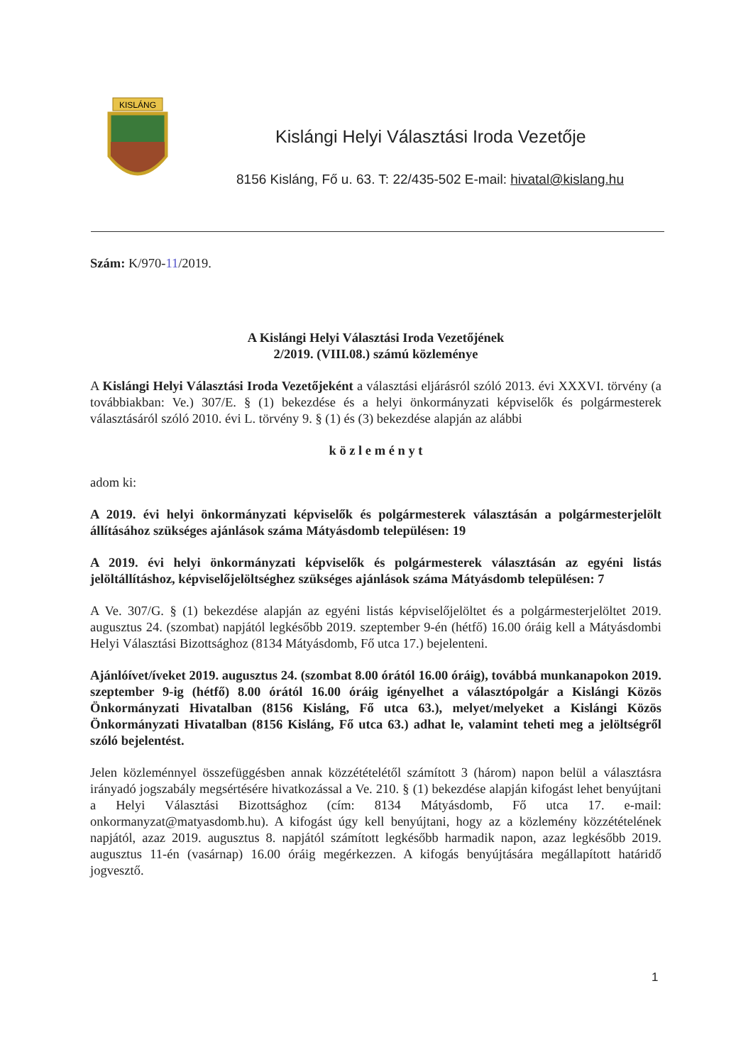KISLÁNG
Kislángi Helyi Választási Iroda Vezetője
8156 Kisláng, Fő u. 63. T: 22/435-502 E-mail: hivatal@kislang.hu
Szám: K/970-11/2019.
A Kislángi Helyi Választási Iroda Vezetőjének
2/2019. (VIII.08.) számú közleménye
A Kislángi Helyi Választási Iroda Vezetőjeként a választási eljárásról szóló 2013. évi XXXVI. törvény (a továbbiakban: Ve.) 307/E. § (1) bekezdése és a helyi önkormányzati képviselők és polgármesterek választásáról szóló 2010. évi L. törvény 9. § (1) és (3) bekezdése alapján az alábbi
k ö z l e m é n y t
adom ki:
A 2019. évi helyi önkormányzati képviselők és polgármesterek választásán a polgármesterjelölt állításához szükséges ajánlások száma Mátyásdomb településen: 19
A 2019. évi helyi önkormányzati képviselők és polgármesterek választásán az egyéni listás jelöltállításhoz, képviselőjelöltséghez szükséges ajánlások száma Mátyásdomb településen: 7
A Ve. 307/G. § (1) bekezdése alapján az egyéni listás képviselőjelöltet és a polgármesterjelöltet 2019. augusztus 24. (szombat) napjától legkésőbb 2019. szeptember 9-én (hétfő) 16.00 óráig kell a Mátyásdombi Helyi Választási Bizottsághoz (8134 Mátyásdomb, Fő utca 17.) bejelenteni.
Ajánlóívet/íveket 2019. augusztus 24. (szombat 8.00 órától 16.00 óráig), továbbá munkanapokon 2019. szeptember 9-ig (hétfő) 8.00 órától 16.00 óráig igényelhet a választópolgár a Kislángi Közös Önkormányzati Hivatalban (8156 Kisláng, Fő utca 63.), melyet/melyeket a Kislángi Közös Önkormányzati Hivatalban (8156 Kisláng, Fő utca 63.) adhat le, valamint teheti meg a jelöltségről szóló bejelentést.
Jelen közleménnyel összefüggésben annak közzétételétől számított 3 (három) napon belül a választásra irányadó jogszabály megsértésére hivatkozással a Ve. 210. § (1) bekezdése alapján kifogást lehet benyújtani a Helyi Választási Bizottsághoz (cím: 8134 Mátyásdomb, Fő utca 17. e-mail: onkormanyzat@matyasdomb.hu). A kifogást úgy kell benyújtani, hogy az a közlemény közzétételének napjától, azaz 2019. augusztus 8. napjától számított legkésőbb harmadik napon, azaz legkésőbb 2019. augusztus 11-én (vasárnap) 16.00 óráig megérkezzen. A kifogás benyújtására megállapított határidő jogvesztő.
1